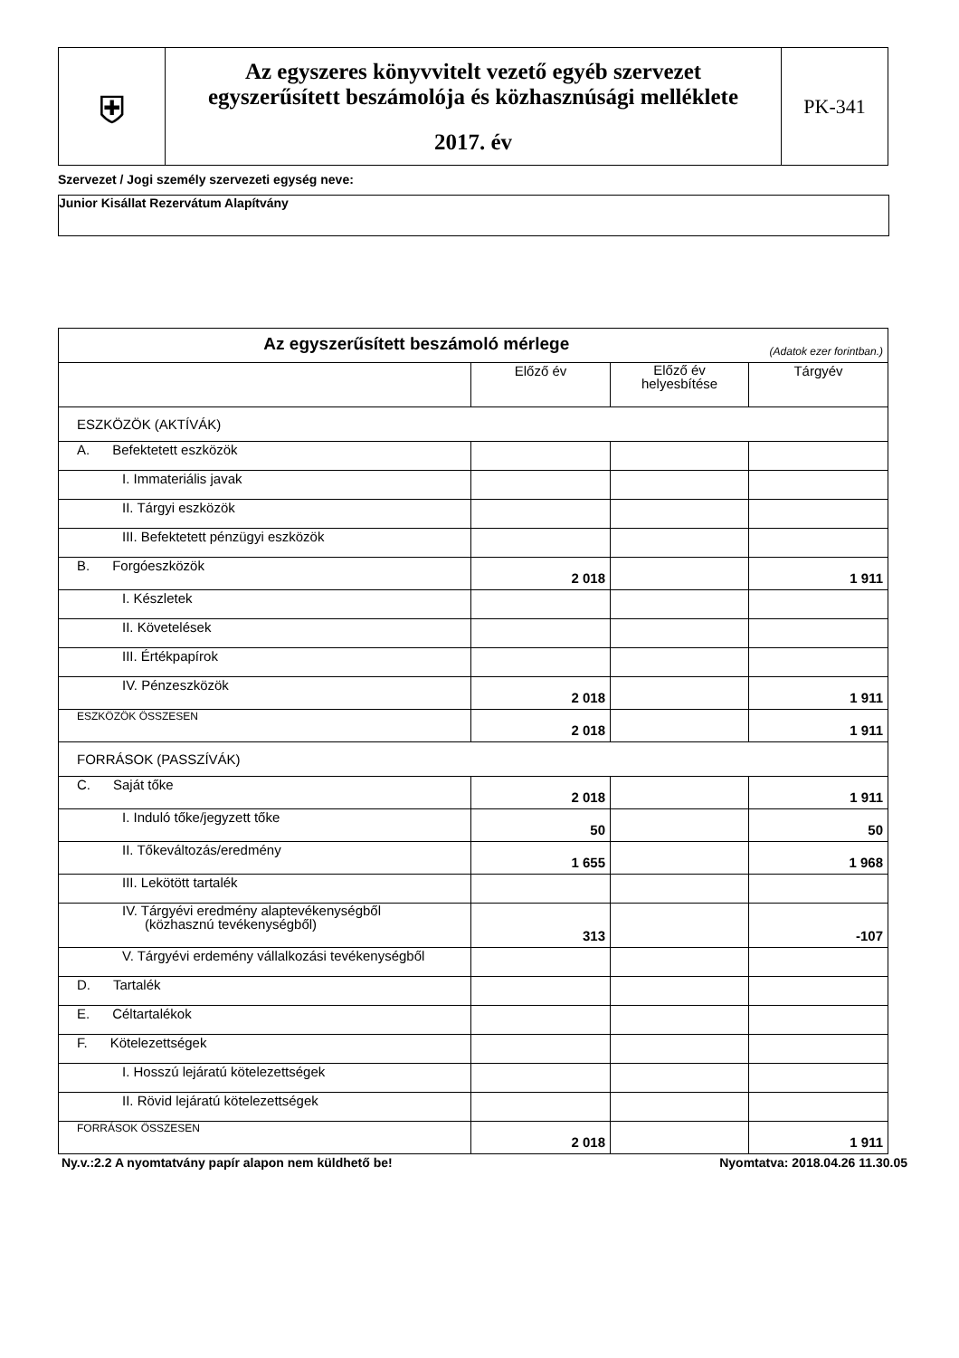| ⛨ | Az egyszeres könyvvitelt vezető egyéb szervezet egyszerűsített beszámolója és közhasznúsági melléklete 2017. év | PK-341 |
Szervezet / Jogi személy szervezeti egység neve:
Junior Kisállat Rezervátum Alapítvány
| Az egyszerűsített beszámoló mérlege (Adatok ezer forintban.) | | | |
| --- | --- | --- | --- |
| | Előző év | Előző év helyesbítése | Tárgyév |
| ESZKÖZÖK (AKTÍVÁK) | | | |
| A. Befektetett eszközök | | | |
| I. Immateriális javak | | | |
| II. Tárgyi eszközök | | | |
| III. Befektetett pénzügyi eszközök | | | |
| B. Forgóeszközök | 2 018 | | 1 911 |
| I. Készletek | | | |
| II. Követelések | | | |
| III. Értékpapírok | | | |
| IV. Pénzeszközök | 2 018 | | 1 911 |
| ESZKÖZÖK ÖSSZESEN | 2 018 | | 1 911 |
| FORRÁSOK (PASSZÍVÁK) | | | |
| C. Saját tőke | 2 018 | | 1 911 |
| I. Induló tőke/jegyzett tőke | 50 | | 50 |
| II. Tőkeváltozás/eredmény | 1 655 | | 1 968 |
| III. Lekötött tartalék | | | |
| IV. Tárgyévi eredmény alaptevékenységből (közhasznú tevékenységből) | 313 | | -107 |
| V. Tárgyévi erdemény vállalkozási tevékenységből | | | |
| D. Tartalék | | | |
| E. Céltartalékok | | | |
| F. Kötelezettségek | | | |
| I. Hosszú lejáratú kötelezettségek | | | |
| II. Rövid lejáratú kötelezettségek | | | |
| FORRÁSOK ÖSSZESEN | 2 018 | | 1 911 |
Ny.v.:2.2 A nyomtatvány papír alapon nem küldhető be! Nyomtatva: 2018.04.26 11.30.05